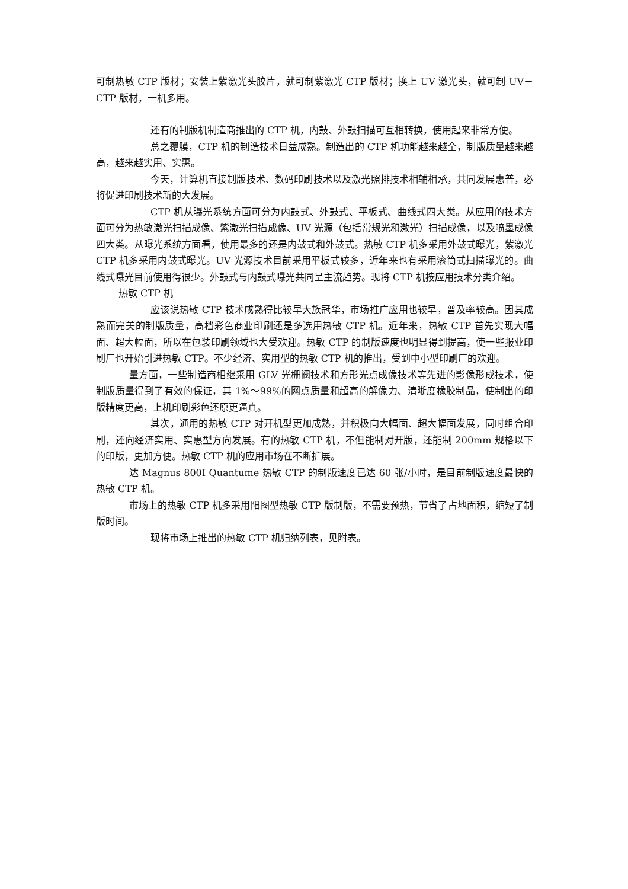可制热敏 CTP 版材；安装上紫激光头胶片，就可制紫激光 CTP 版材；换上 UV 激光头，就可制 UV－CTP 版材，一机多用。
还有的制版机制造商推出的 CTP 机，内鼓、外鼓扫描可互相转换，使用起来非常方便。
总之覆膜，CTP 机的制造技术日益成熟。制造出的 CTP 机功能越来越全，制版质量越来越高，越来越实用、实惠。
今天，计算机直接制版技术、数码印刷技术以及激光照排技术相辅相承，共同发展惠普，必将促进印刷技术新的大发展。
CTP 机从曝光系统方面可分为内鼓式、外鼓式、平板式、曲线式四大类。从应用的技术方面可分为热敏激光扫描成像、紫激光扫描成像、UV 光源（包括常规光和激光）扫描成像，以及喷墨成像四大类。从曝光系统方面看，使用最多的还是内鼓式和外鼓式。热敏 CTP 机多采用外鼓式曝光，紫激光 CTP 机多采用内鼓式曝光。UV 光源技术目前采用平板式较多，近年来也有采用滚筒式扫描曝光的。曲线式曝光目前使用得很少。外鼓式与内鼓式曝光共同呈主流趋势。现将 CTP 机按应用技术分类介绍。
热敏 CTP 机
应该说热敏 CTP 技术成熟得比较早大族冠华，市场推广应用也较早，普及率较高。因其成熟而完美的制版质量，高档彩色商业印刷还是多选用热敏 CTP 机。近年来，热敏 CTP 首先实现大幅面、超大幅面，所以在包装印刷领域也大受欢迎。热敏 CTP 的制版速度也明显得到提高，使一些报业印刷厂也开始引进热敏 CTP。不少经济、实用型的热敏 CTP 机的推出，受到中小型印刷厂的欢迎。
量方面，一些制造商相继采用 GLV 光栅阀技术和方形光点成像技术等先进的影像形成技术，使制版质量得到了有效的保证，其 1%～99%的网点质量和超高的解像力、清晰度橡胶制品，使制出的印版精度更高，上机印刷彩色还原更逼真。
其次，通用的热敏 CTP 对开机型更加成熟，并积极向大幅面、超大幅面发展，同时组合印刷，还向经济实用、实惠型方向发展。有的热敏 CTP 机，不但能制对开版，还能制 200mm 规格以下的印版，更加方便。热敏 CTP 机的应用市场在不断扩展。
达 Magnus 800I Quantume 热敏 CTP 的制版速度已达 60 张/小时，是目前制版速度最快的热敏 CTP 机。
市场上的热敏 CTP 机多采用阳图型热敏 CTP 版制版，不需要预热，节省了占地面积，缩短了制版时间。
现将市场上推出的热敏 CTP 机归纳列表，见附表。